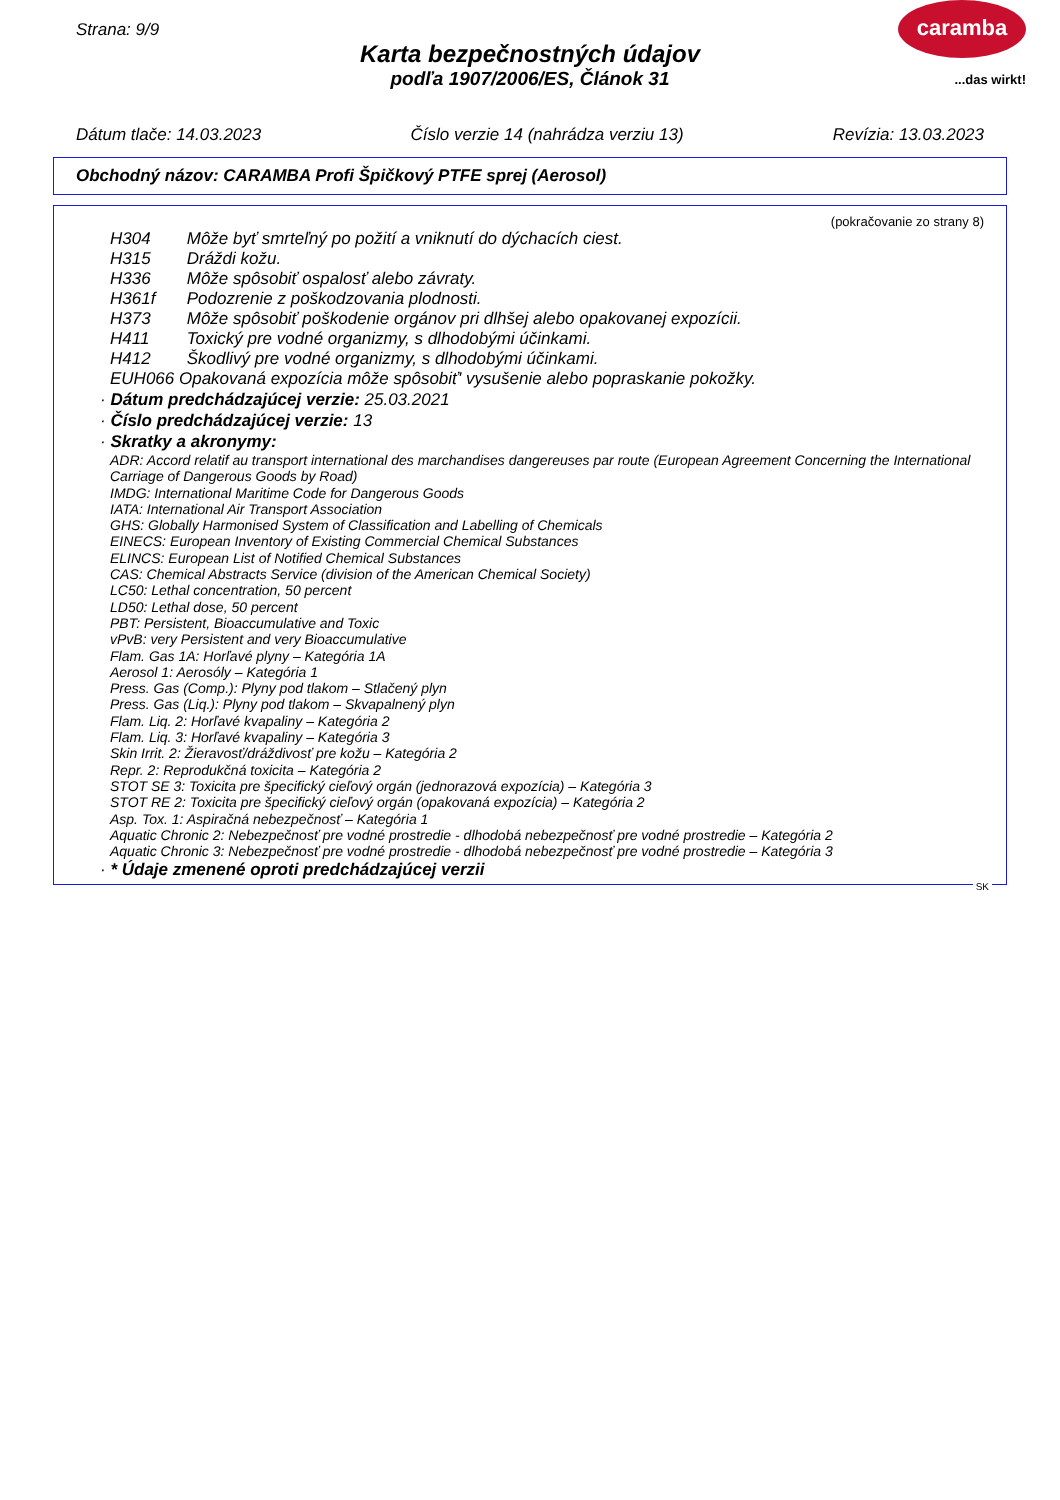Strana: 9/9
Karta bezpečnostných údajov
podľa 1907/2006/ES, Článok 31
caramba
...das wirkt!
Dátum tlače: 14.03.2023 Číslo verzie 14 (nahrádza verziu 13) Revízia: 13.03.2023
Obchodný názov: CARAMBA Profi Špičkový PTFE sprej (Aerosol)
(pokračovanie zo strany 8)
H304 Môže byť smrteľný po požití a vniknutí do dýchacích ciest.
H315 Dráždi kožu.
H336 Môže spôsobiť ospalosť alebo závraty.
H361f Podozrenie z poškodzovania plodnosti.
H373 Môže spôsobiť poškodenie orgánov pri dlhšej alebo opakovanej expozícii.
H411 Toxický pre vodné organizmy, s dlhodobými účinkami.
H412 Škodlivý pre vodné organizmy, s dlhodobými účinkami.
EUH066 Opakovaná expozícia môže spôsobiť' vysušenie alebo popraskanie pokožky.
· Dátum predchádzajúcej verzie: 25.03.2021
· Číslo predchádzajúcej verzie: 13
· Skratky a akronymy:
ADR: Accord relatif au transport international des marchandises dangereuses par route (European Agreement Concerning the International Carriage of Dangerous Goods by Road)
IMDG: International Maritime Code for Dangerous Goods
IATA: International Air Transport Association
GHS: Globally Harmonised System of Classification and Labelling of Chemicals
EINECS: European Inventory of Existing Commercial Chemical Substances
ELINCS: European List of Notified Chemical Substances
CAS: Chemical Abstracts Service (division of the American Chemical Society)
LC50: Lethal concentration, 50 percent
LD50: Lethal dose, 50 percent
PBT: Persistent, Bioaccumulative and Toxic
vPvB: very Persistent and very Bioaccumulative
Flam. Gas 1A: Horľavé plyny – Kategória 1A
Aerosol 1: Aerosóly – Kategória 1
Press. Gas (Comp.): Plyny pod tlakom – Stlačený plyn
Press. Gas (Liq.): Plyny pod tlakom – Skvapalnený plyn
Flam. Liq. 2: Horľavé kvapaliny – Kategória 2
Flam. Liq. 3: Horľavé kvapaliny – Kategória 3
Skin Irrit. 2: Žieravosť/dráždivosť pre kožu – Kategória 2
Repr. 2: Reprodukčná toxicita – Kategória 2
STOT SE 3: Toxicita pre špecifický cieľový orgán (jednorazová expozícia) – Kategória 3
STOT RE 2: Toxicita pre špecifický cieľový orgán (opakovaná expozícia) – Kategória 2
Asp. Tox. 1: Aspiračná nebezpečnosť – Kategória 1
Aquatic Chronic 2: Nebezpečnosť pre vodné prostredie - dlhodobá nebezpečnosť pre vodné prostredie – Kategória 2
Aquatic Chronic 3: Nebezpečnosť pre vodné prostredie - dlhodobá nebezpečnosť pre vodné prostredie – Kategória 3
· * Údaje zmenené oproti predchádzajúcej verzii
SK